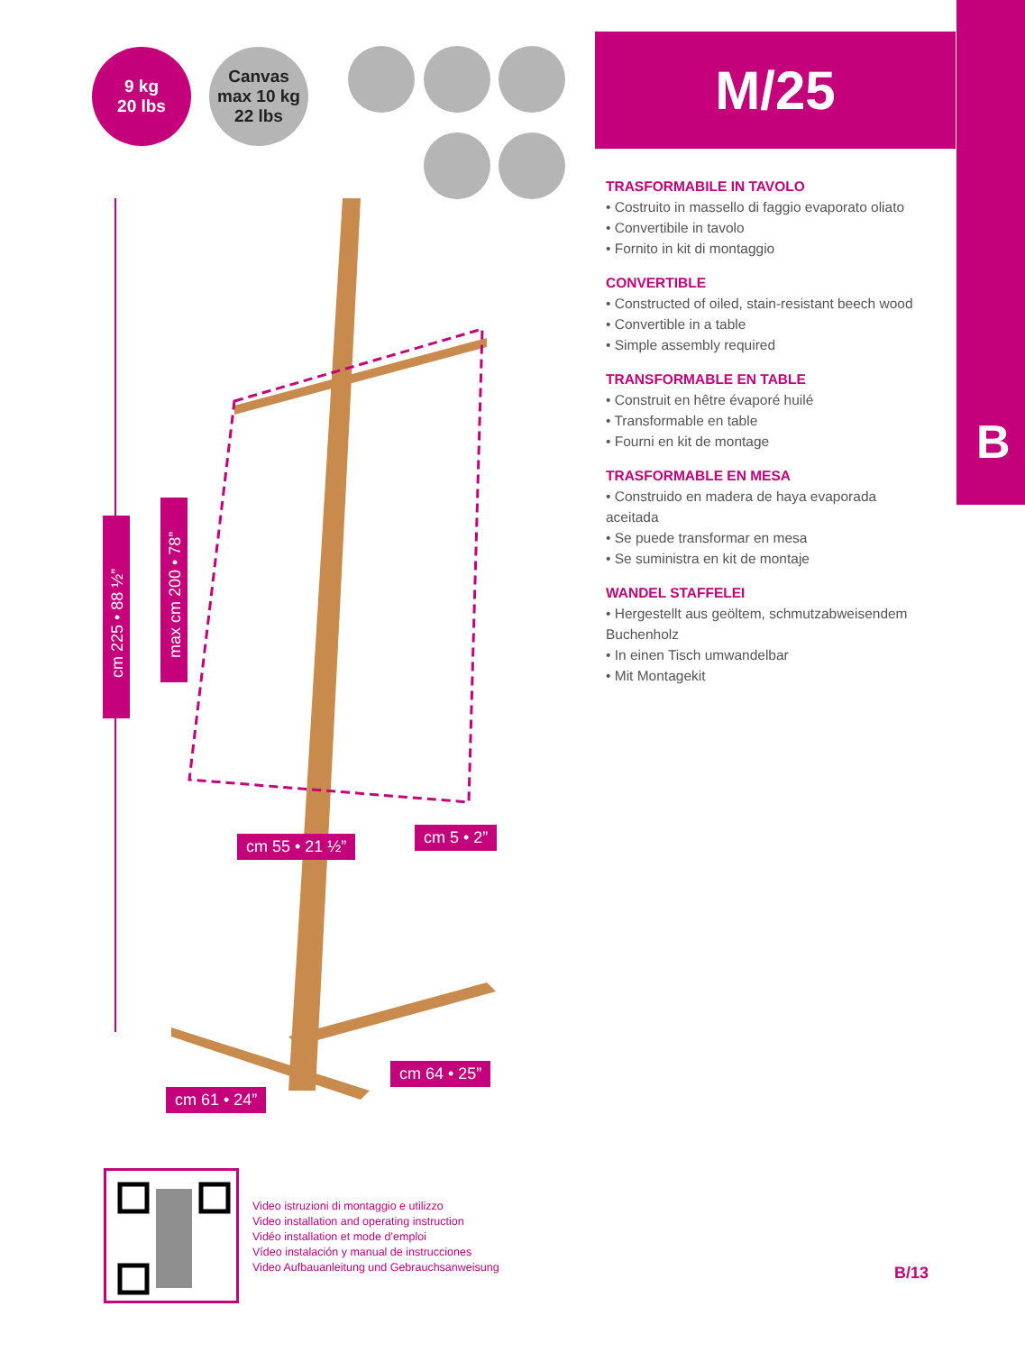9 kg
20 lbs
Canvas
max 10 kg
22 lbs
cm 225 • 88 ½”
max cm 200 • 78”
cm 55 • 21 ½” cm 5 • 2”
cm 64 • 25”
cm 61 • 24”
M/25
B
TRASFORMABILE IN TAVOLO
• Costruito in massello di faggio evaporato oliato
• Convertibile in tavolo
• Fornito in kit di montaggio
CONVERTIBLE
• Constructed of oiled, stain-resistant beech wood
• Convertible in a table
• Simple assembly required
TRANSFORMABLE EN TABLE
• Construit en hêtre évaporé huilé
• Transformable en table
• Fourni en kit de montage
TRASFORMABLE EN MESA
• Construido en madera de haya evaporada aceitada
• Se puede transformar en mesa
• Se suministra en kit de montaje
WANDEL STAFFELEI
• Hergestellt aus geöltem, schmutzabweisendem Buchenholz
• In einen Tisch umwandelbar
• Mit Montagekit
Video istruzioni di montaggio e utilizzo
Video installation and operating instruction
Vidéo installation et mode d’emploi
Vídeo instalación y manual de instrucciones
Video Aufbauanleitung und Gebrauchsanweisung
B/13